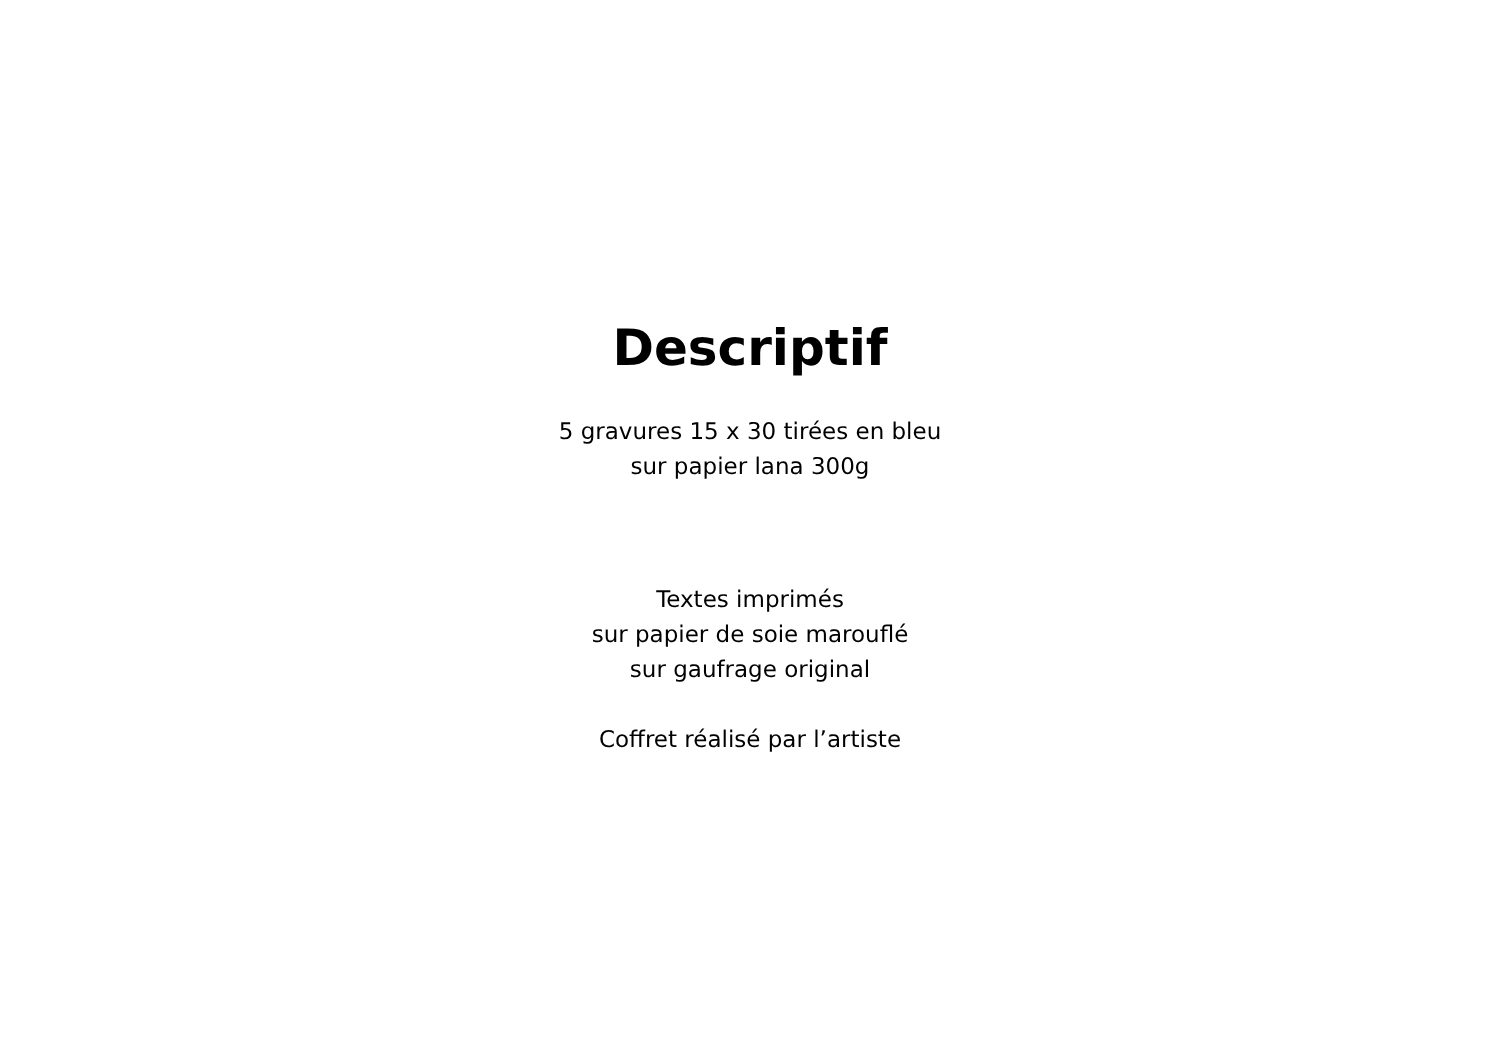Descriptif
5 gravures 15 x 30 tirées en bleu
sur papier lana 300g
Textes imprimés
sur papier de soie marouflé
sur gaufrage original
Coffret réalisé par l’artiste